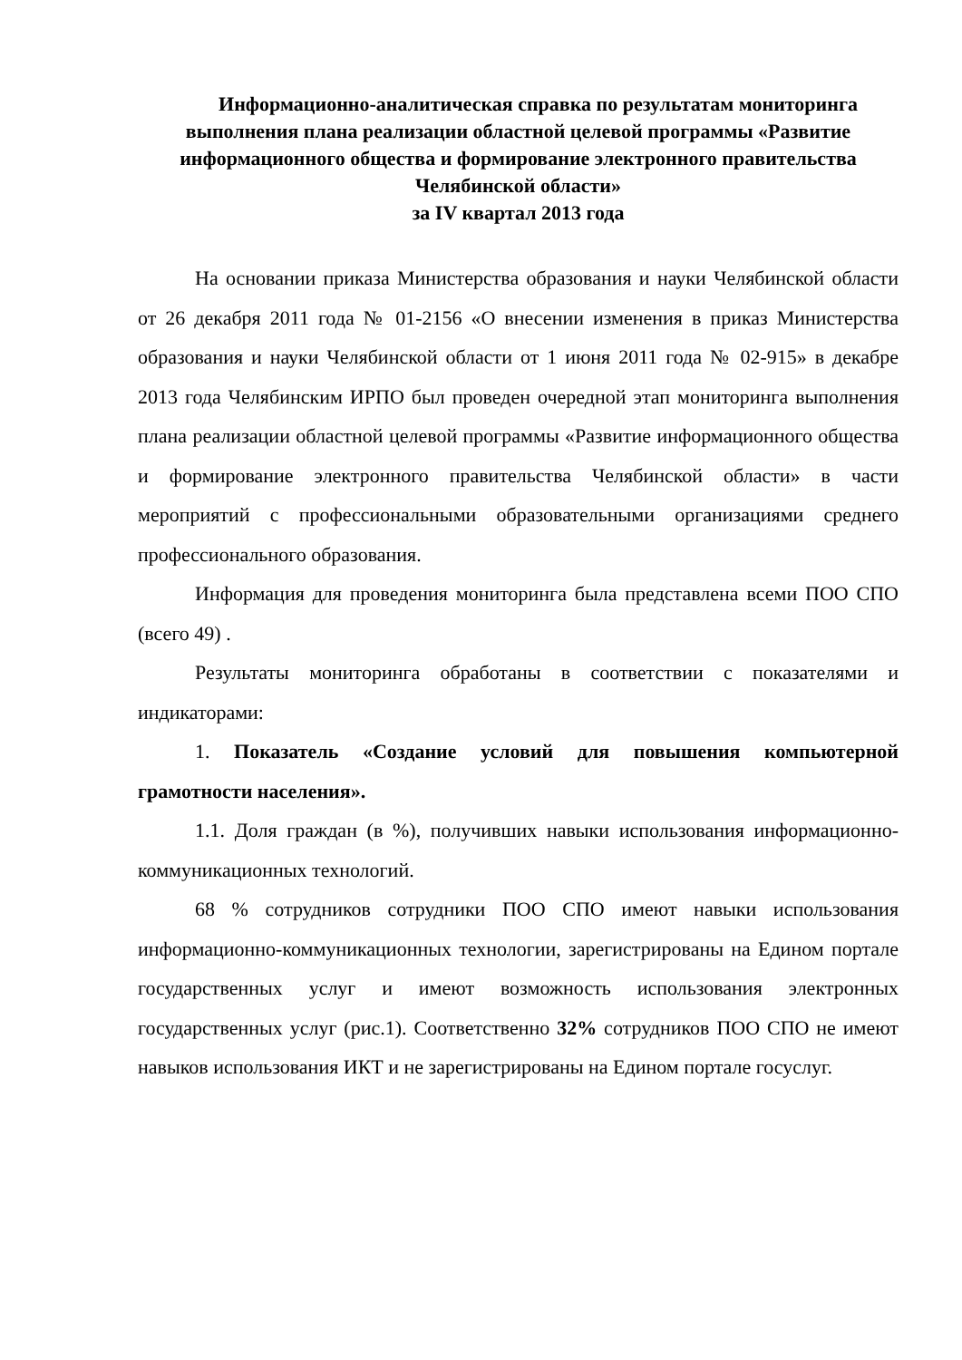Информационно-аналитическая справка по результатам мониторинга выполнения плана реализации областной целевой программы «Развитие информационного общества и формирование электронного правительства Челябинской области»
за IV квартал 2013 года
На основании приказа Министерства образования и науки Челябинской области от 26 декабря 2011 года № 01-2156 «О внесении изменения в приказ Министерства образования и науки Челябинской области от 1 июня 2011 года № 02-915» в декабре 2013 года Челябинским ИРПО был проведен очередной этап мониторинга выполнения плана реализации областной целевой программы «Развитие информационного общества и формирование электронного правительства Челябинской области» в части мероприятий с профессиональными образовательными организациями среднего профессионального образования.
Информация для проведения мониторинга была представлена всеми ПОО СПО (всего 49) .
Результаты мониторинга обработаны в соответствии с показателями и индикаторами:
1. Показатель «Создание условий для повышения компьютерной грамотности населения».
1.1. Доля граждан (в %), получивших навыки использования информационно-коммуникационных технологий.
68 % сотрудников сотрудники ПОО СПО имеют навыки использования информационно-коммуникационных технологии, зарегистрированы на Едином портале государственных услуг и имеют возможность использования электронных государственных услуг (рис.1). Соответственно 32% сотрудников ПОО СПО не имеют навыков использования ИКТ и не зарегистрированы на Едином портале госуслуг.